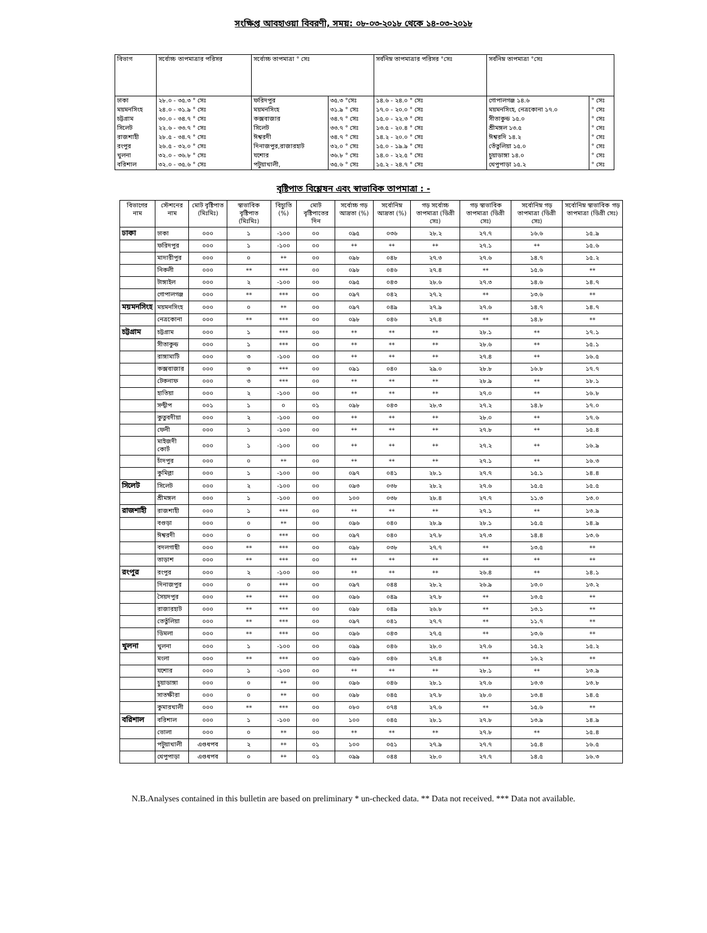সংক্ষিপ্ত আবহাওয়া বিবরণী, সময়: ০৮-০৩-২০১৮ থেকে ১৪-০৩-২০১৮
| বিভাগ | সর্বোচ্চ তাপমাত্রার পরিসর | সর্বোচ্চ তাপমাত্রা ° সেঃ | | সর্বনিম্ন তাপমাত্রার পরিসর °সেঃ | সর্বনিম্ন তাপমাত্রা °সেঃ | |
| --- | --- | --- | --- | --- | --- | --- |
| ঢাকা | ২৮.০ - ৩৫.৩ ° সেঃ | ফরিদপুর | ৩৫.৩ °সেঃ | ১৪.৬ - ২৪.০ ° সেঃ | গোপালগঞ্জ ১৪.৬ | ° সেঃ |
| ময়মনসিংহ | ২৪.০ - ৩১.৯ ° সেঃ | ময়মনসিংহ | ৩১.৯ ° সেঃ | ১৭.০ - ২০.০ ° সেঃ | ময়মনসিংহ, নেত্রকোনা ১৭.০ | ° সেঃ |
| চট্টগ্রাম | ৩০.০ - ৩৪.৭ ° সেঃ | কক্সবাজার | ৩৪.৭ ° সেঃ | ১৫.০ - ২২.৩ ° সেঃ | সীতাকুন্ড ১৫.০ | ° সেঃ |
| সিলেট | ২২.৬ - ৩৩.৭ ° সেঃ | সিলেট | ৩৩.৭ ° সেঃ | ১৩.৫ - ২০.৪ ° সেঃ | শ্রীমঙ্গল ১৩.৫ | ° সেঃ |
| রাজশাহী | ২৮.৫ - ৩৪.৭ ° সেঃ | ঈশ্বরদী | ৩৪.৭ ° সেঃ | ১৪.২ - ২০.০ ° সেঃ | ঈশ্বরদি ১৪.২ | ° সেঃ |
| রংপুর | ২৬.৫ - ৩২.০ ° সেঃ | দিনাজপুর,রাজারহাট | ৩২.০ ° সেঃ | ১৫.০ - ১৯.৯ ° সেঃ | তেঁতুলিয়া ১৫.০ | ° সেঃ |
| খুলনা | ৩২.০ - ৩৬.৮ ° সেঃ | যশোর | ৩৬.৮ ° সেঃ | ১৪.০ - ২২.৫ ° সেঃ | চুয়াডাঙ্গা ১৪.০ | ° সেঃ |
| বরিশাল | ৩২.০ - ৩৫.৬ ° সেঃ | পটুয়াখালী, | ৩৫.৬ ° সেঃ | ১৫.২ - ২৪.৭ ° সেঃ | খেপুপাড়া ১৫.২ | ° সেঃ |
বৃষ্টিপাত বিশ্লেষন এবং স্বাভাবিক তাপমাত্রা : -
| বিভাগের নাম | স্টেশনের নাম | মোট বৃষ্টিপাত (মিঃমিঃ) | স্বাভাবিক বৃষ্টিপাত (মিঃমিঃ) | বিচ্যুতি (%) | মোট বৃষ্টিপাতের দিন | সর্বোচ্চ গড় আদ্রতা (%) | সর্বোনিম্ন আদ্রতা (%) | গড় সর্বোচ্চ তাপমাত্রা (ডিগ্রী সেঃ) | গড় স্বাভাবিক তাপমাত্রা (ডিগ্রী সেঃ) | সর্বোনিম্ন গড় তাপমাত্রা (ডিগ্রী সেঃ) | সর্বোনিম্ন স্বাভাবিক গড় তাপমাত্রা (ডিগ্রী সেঃ) |
| --- | --- | --- | --- | --- | --- | --- | --- | --- | --- | --- | --- |
| ঢাকা | ঢাকা | ০০০ | ১ | -১০০ | ০০ | ০৯৫ | ০৩৬ | ২৮.২ | ২৭.৭ | ১৬.৬ | ১৫.৯ |
| | ফরিদপুর | ০০০ | ১ | -১০০ | ০০ | ** | ** | ** | ২৭.১ | ** | ১৫.৬ |
| | মাদারীপুর | ০০০ | ০ | ** | ০০ | ০৯৮ | ০৪৮ | ২৭.৩ | ২৭.৬ | ১৪.৭ | ১৫.২ |
| | নিকলী | ০০০ | ** | *** | ০০ | ০৯৮ | ০৪৬ | ২৭.৪ | ** | ১৫.৬ | ** |
| | টাঙ্গাইল | ০০০ | ২ | -১০০ | ০০ | ০৯৫ | ০৪৩ | ২৮.৬ | ২৭.৩ | ১৪.৬ | ১৪.৭ |
| | গোপালগঞ্জ | ০০০ | ** | *** | ০০ | ০৯৭ | ০৪২ | ২৭.২ | ** | ১৩.৬ | ** |
| ময়মনসিংহ | ময়মনসিংহ | ০০০ | ০ | ** | ০০ | ০৯৭ | ০৪৯ | ২৭.৯ | ২৭.৬ | ১৪.৭ | ১৪.৭ |
| | নেত্রকোনা | ০০০ | ** | *** | ০০ | ০৯৮ | ০৪৬ | ২৭.৪ | ** | ১৪.৮ | ** |
| চট্টগ্রাম | চট্টগ্রাম | ০০০ | ১ | *** | ০০ | ** | ** | ** | ২৮.১ | ** | ১৭.১ |
| | সীতাকুন্ড | ০০০ | ১ | *** | ০০ | ** | ** | ** | ২৮.৬ | ** | ১৫.১ |
| | রাঙ্গামাটি | ০০০ | ৩ | -১০০ | ০০ | ** | ** | ** | ২৭.৪ | ** | ১৬.৫ |
| | কক্সবাজার | ০০০ | ৩ | *** | ০০ | ০৯১ | ০৪০ | ২৯.০ | ২৮.৮ | ১৬.৮ | ১৭.৭ |
| | টেকনাফ | ০০০ | ৩ | *** | ০০ | ** | ** | ** | ২৮.৯ | ** | ১৮.১ |
| | হাতিয়া | ০০০ | ২ | -১০০ | ০০ | ** | ** | ** | ২৭.০ | ** | ১৬.৮ |
| | সন্দ্বীপ | ০০১ | ১ | ০ | ০১ | ০৯৮ | ০৪৩ | ২৮.৩ | ২৭.২ | ১৪.৮ | ১৭.০ |
| | কুতুবদীয়া | ০০০ | ২ | -১০০ | ০০ | ** | ** | ** | ২৮.০ | ** | ১৭.৬ |
| | ফেনী | ০০০ | ১ | -১০০ | ০০ | ** | ** | ** | ২৭.৮ | ** | ১৫.৪ |
| | মাইজদী কোর্ট | ০০০ | ১ | -১০০ | ০০ | ** | ** | ** | ২৭.২ | ** | ১৬.৯ |
| | চাঁদপুর | ০০০ | ০ | ** | ০০ | ** | ** | ** | ২৭.১ | ** | ১৬.৩ |
| | কুমিল্লা | ০০০ | ১ | -১০০ | ০০ | ০৯৭ | ০৪১ | ২৮.১ | ২৭.৭ | ১৫.১ | ১৪.৪ |
| সিলেট | সিলেট | ০০০ | ২ | -১০০ | ০০ | ০৯৩ | ০৩৮ | ২৮.২ | ২৭.৬ | ১৫.৫ | ১৫.৫ |
| | শ্রীমঙ্গল | ০০০ | ১ | -১০০ | ০০ | ১০০ | ০৩৮ | ২৮.৪ | ২৭.৭ | ১১.৩ | ১৩.০ |
| রাজশাহী | রাজশাহী | ০০০ | ১ | *** | ০০ | ** | ** | ** | ২৭.১ | ** | ১৩.৯ |
| | বগুড়া | ০০০ | ০ | ** | ০০ | ০৯৬ | ০৪০ | ২৮.৯ | ২৮.১ | ১৫.৫ | ১৪.৯ |
| | ঈশ্বরদী | ০০০ | ০ | *** | ০০ | ০৯৭ | ০৪০ | ২৭.৮ | ২৭.৩ | ১৪.৪ | ১৩.৬ |
| | বদলগাছী | ০০০ | ** | *** | ০০ | ০৯৮ | ০৩৮ | ২৭.৭ | ** | ১৩.৫ | ** |
| | তাড়াশ | ০০০ | ** | *** | ০০ | ** | ** | ** | ** | ** | ** |
| রংপুর | রংপুর | ০০০ | ২ | -১০০ | ০০ | ** | ** | ** | ২৬.৪ | ** | ১৪.১ |
| | দিনাজপুর | ০০০ | ০ | *** | ০০ | ০৯৭ | ০৪৪ | ২৮.২ | ২৬.৯ | ১৩.০ | ১৩.২ |
| | সৈয়দপুর | ০০০ | ** | *** | ০০ | ০৯৬ | ০৪৯ | ২৭.৮ | ** | ১৩.৫ | ** |
| | রাজারহাট | ০০০ | ** | *** | ০০ | ০৯৮ | ০৪৯ | ২৬.৮ | ** | ১৩.১ | ** |
| | তেতুঁলিয়া | ০০০ | ** | *** | ০০ | ০৯৭ | ০৪১ | ২৭.৭ | ** | ১১.৭ | ** |
| | ডিমলা | ০০০ | ** | *** | ০০ | ০৯৬ | ০৪৩ | ২৭.৫ | ** | ১৩.৬ | ** |
| খুলনা | খুলনা | ০০০ | ১ | -১০০ | ০০ | ০৯৯ | ০৪৬ | ২৮.০ | ২৭.৬ | ১৫.২ | ১৫.২ |
| | মংলা | ০০০ | ** | *** | ০০ | ০৯৬ | ০৪৬ | ২৭.৪ | ** | ১৬.২ | ** |
| | যশোর | ০০০ | ১ | -১০০ | ০০ | ** | ** | ** | ২৮.১ | ** | ১৩.৯ |
| | চুয়াডাঙ্গা | ০০০ | ০ | ** | ০০ | ০৯৬ | ০৪৬ | ২৮.১ | ২৭.৬ | ১৩.৩ | ১৩.৮ |
| | সাতক্ষীরা | ০০০ | ০ | ** | ০০ | ০৯৮ | ০৪৫ | ২৭.৮ | ২৮.০ | ১৩.৪ | ১৪.৫ |
| | কুমারখালী | ০০০ | ** | *** | ০০ | ০৮০ | ০৭৪ | ২৭.৬ | ** | ১৫.৬ | ** |
| বরিশাল | বরিশাল | ০০০ | ১ | -১০০ | ০০ | ১০০ | ০৪৫ | ২৮.১ | ২৭.৮ | ১৩.৯ | ১৪.৯ |
| | ভোলা | ০০০ | ০ | ** | ০০ | ** | ** | ** | ২৭.৮ | ** | ১৫.৪ |
| | পটুয়াখালী | এগুধপব | ২ | ** | ০১ | ১০০ | ০৫১ | ২৭.৯ | ২৭.৭ | ১৫.৪ | ১৬.৫ |
| | খেপুপাড়া | এগুধপব | ০ | ** | ০১ | ০৯৯ | ০৪৪ | ২৮.০ | ২৭.৭ | ১৪.৫ | ১৬.৩ |
N.B.Analyses contained in this bulletin are based on preliminary * un-checked data. ** Data not received. *** Data not available.